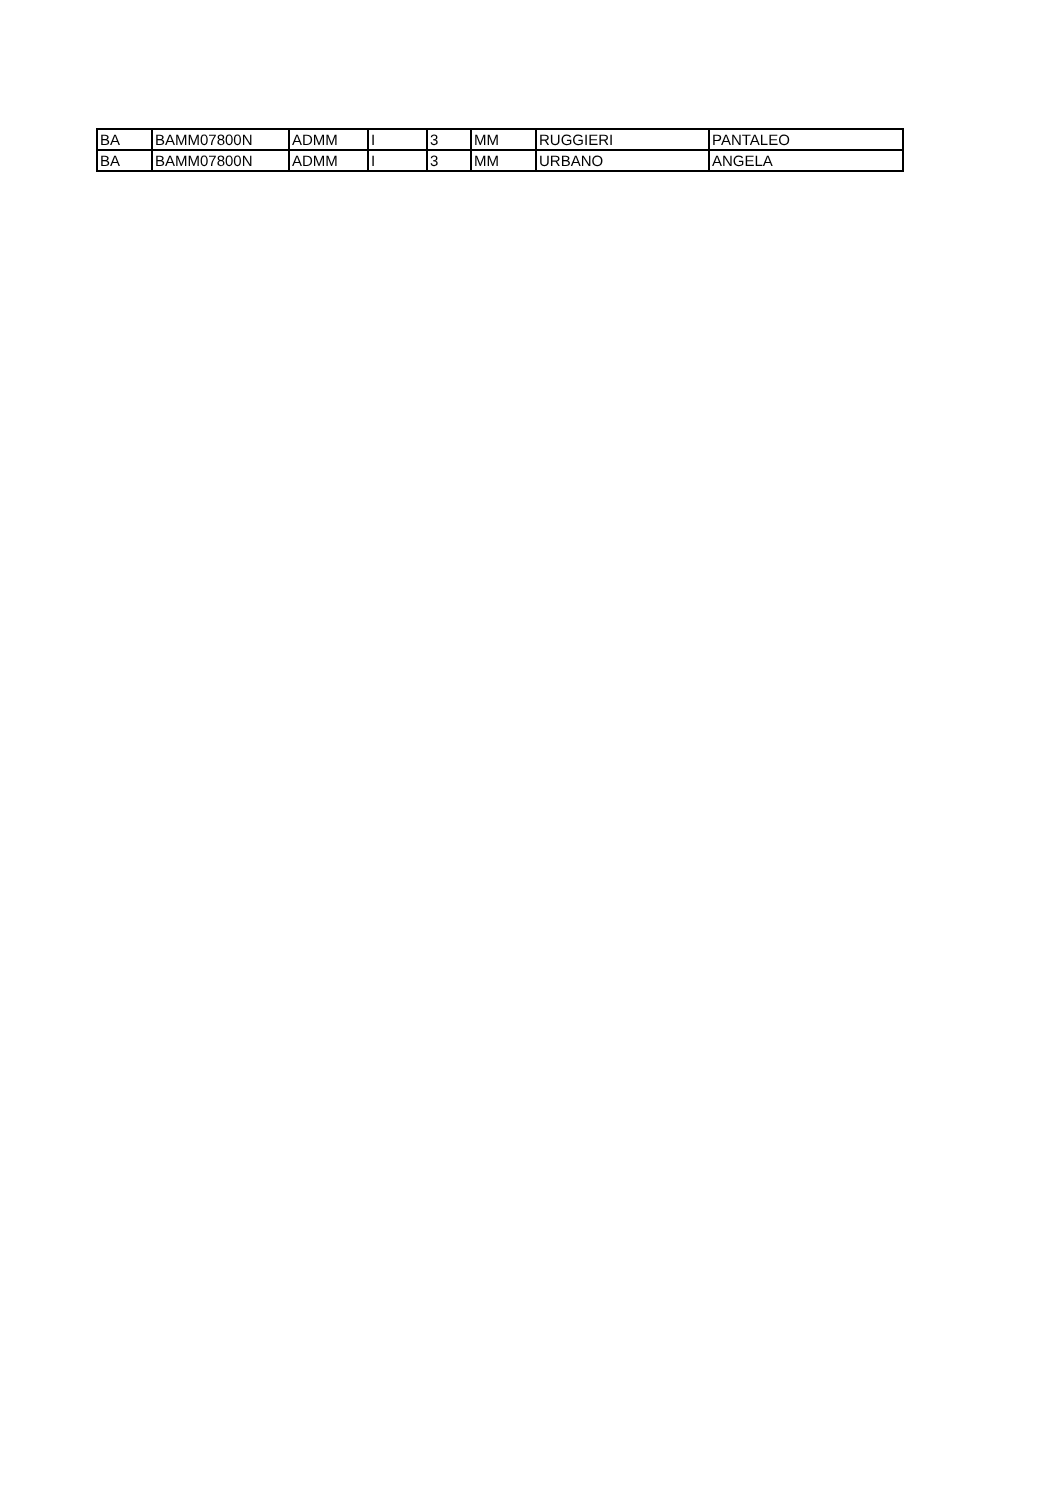| BA | BAMM07800N | ADMM | I | 3 | MM | RUGGIERI | PANTALEO |
| BA | BAMM07800N | ADMM | I | 3 | MM | URBANO | ANGELA |